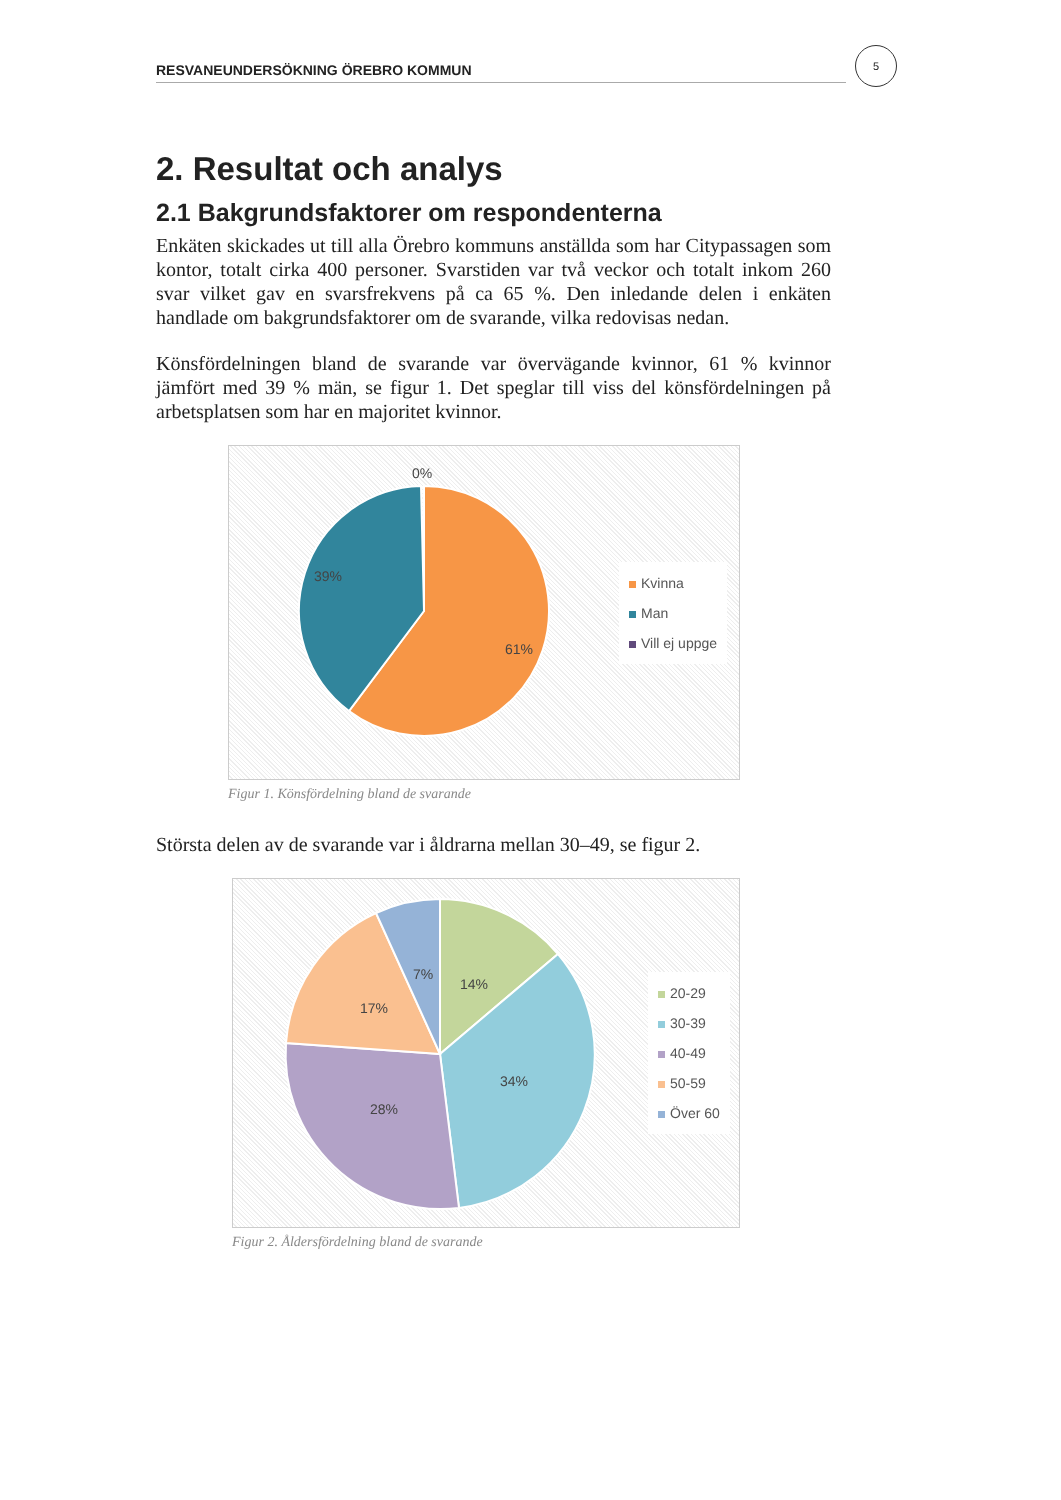RESVANEUNDERSÖKNING ÖREBRO KOMMUN
5
2. Resultat och analys
2.1 Bakgrundsfaktorer om respondenterna
Enkäten skickades ut till alla Örebro kommuns anställda som har Citypassagen som kontor, totalt cirka 400 personer. Svarstiden var två veckor och totalt inkom 260 svar vilket gav en svarsfrekvens på ca 65 %. Den inledande delen i enkäten handlade om bakgrundsfaktorer om de svarande, vilka redovisas nedan.
Könsfördelningen bland de svarande var övervägande kvinnor, 61 % kvinnor jämfört med 39 % män, se figur 1. Det speglar till viss del könsfördelningen på arbetsplatsen som har en majoritet kvinnor.
0%
39%
61%
Kvinna
Man
Vill ej uppge
Figur 1. Könsfördelning bland de svarande
Största delen av de svarande var i åldrarna mellan 30–49, se figur 2.
14%
7%
17%
34%
28%
20-29
30-39
40-49
50-59
Över 60
Figur 2. Åldersfördelning bland de svarande